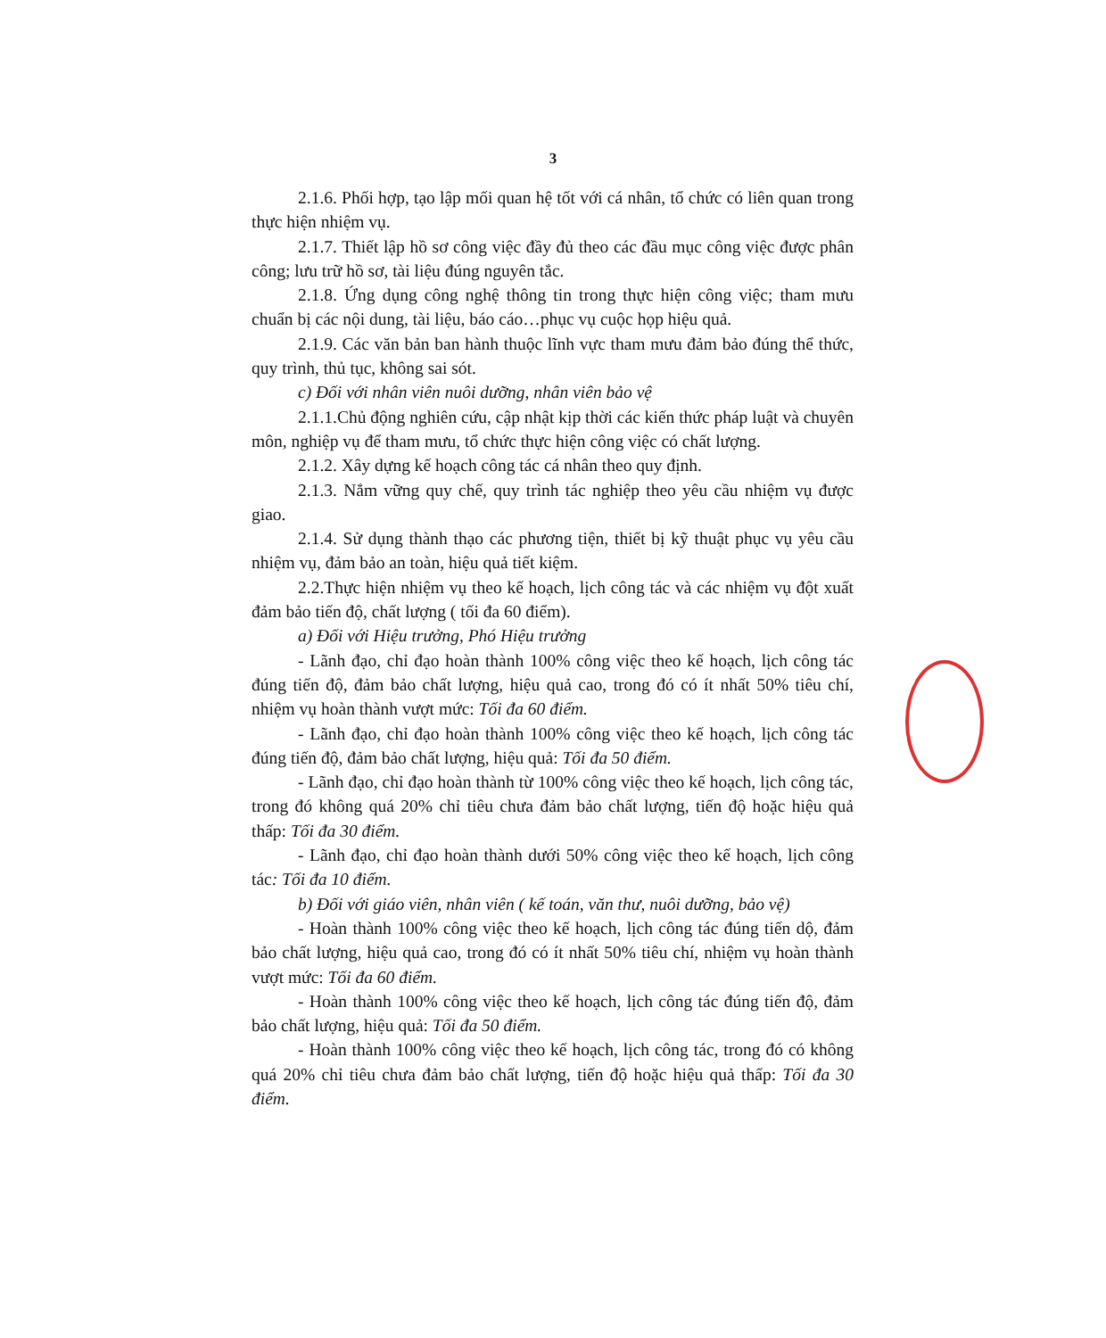3
2.1.6. Phối hợp, tạo lập mối quan hệ tốt với cá nhân, tổ chức có liên quan trong thực hiện nhiệm vụ.
2.1.7. Thiết lập hồ sơ công việc đầy đủ theo các đầu mục công việc được phân công; lưu trữ hồ sơ, tài liệu đúng nguyên tắc.
2.1.8. Ứng dụng công nghệ thông tin trong thực hiện công việc; tham mưu chuẩn bị các nội dung, tài liệu, báo cáo…phục vụ cuộc họp hiệu quả.
2.1.9. Các văn bản ban hành thuộc lĩnh vực tham mưu đảm bảo đúng thể thức, quy trình, thủ tục, không sai sót.
c) Đối với nhân viên nuôi dưỡng, nhân viên bảo vệ
2.1.1.Chủ động nghiên cứu, cập nhật kịp thời các kiến thức pháp luật và chuyên môn, nghiệp vụ để tham mưu, tổ chức thực hiện công việc có chất lượng.
2.1.2. Xây dựng kế hoạch công tác cá nhân theo quy định.
2.1.3. Nắm vững quy chế, quy trình tác nghiệp theo yêu cầu nhiệm vụ được giao.
2.1.4. Sử dụng thành thạo các phương tiện, thiết bị kỹ thuật phục vụ yêu cầu nhiệm vụ, đảm bảo an toàn, hiệu quả tiết kiệm.
2.2.Thực hiện nhiệm vụ theo kế hoạch, lịch công tác và các nhiệm vụ đột xuất đảm bảo tiến độ, chất lượng ( tối đa 60 điểm).
a) Đối với Hiệu trưởng, Phó Hiệu trưởng
- Lãnh đạo, chỉ đạo hoàn thành 100% công việc theo kế hoạch, lịch công tác đúng tiến độ, đảm bảo chất lượng, hiệu quả cao, trong đó có ít nhất 50% tiêu chí, nhiệm vụ hoàn thành vượt mức: Tối đa 60 điểm.
- Lãnh đạo, chỉ đạo hoàn thành 100% công việc theo kế hoạch, lịch công tác đúng tiến độ, đảm bảo chất lượng, hiệu quả: Tối đa 50 điểm.
- Lãnh đạo, chỉ đạo hoàn thành từ 100% công việc theo kế hoạch, lịch công tác, trong đó không quá 20% chỉ tiêu chưa đảm bảo chất lượng, tiến độ hoặc hiệu quả thấp: Tối đa 30 điểm.
- Lãnh đạo, chỉ đạo hoàn thành dưới 50% công việc theo kế hoạch, lịch công tác: Tối đa 10 điểm.
b) Đối với giáo viên, nhân viên ( kế toán, văn thư, nuôi dưỡng, bảo vệ)
- Hoàn thành 100% công việc theo kế hoạch, lịch công tác đúng tiến dộ, đảm bảo chất lượng, hiệu quả cao, trong đó có ít nhất 50% tiêu chí, nhiệm vụ hoàn thành vượt mức: Tối đa 60 điểm.
- Hoàn thành 100% công việc theo kế hoạch, lịch công tác đúng tiến độ, đảm bảo chất lượng, hiệu quả: Tối đa 50 điểm.
- Hoàn thành 100% công việc theo kế hoạch, lịch công tác, trong đó có không quá 20% chỉ tiêu chưa đảm bảo chất lượng, tiến độ hoặc hiệu quả thấp: Tối đa 30 điểm.